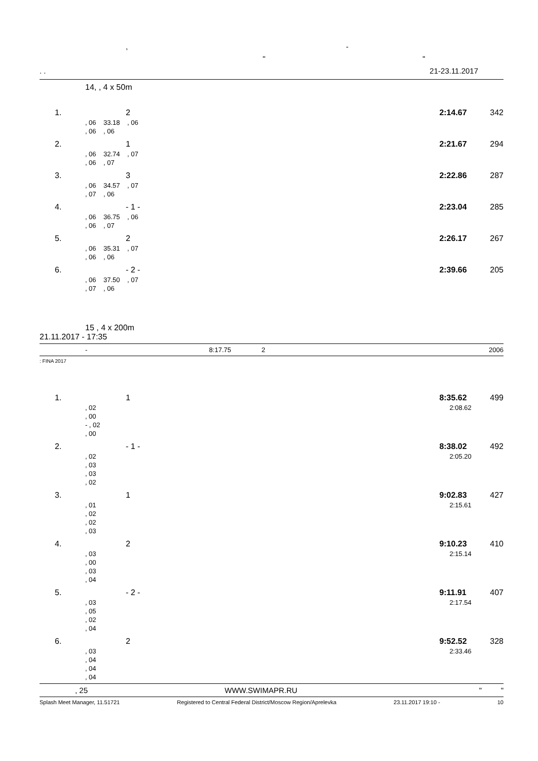, -
" "
. . 21-23.11.2017
14, , 4 x 50m
| 1. | 2 | 2:14.67 | 342 |
| | , 06 33.18 , 06 | | |
| | , 06 , 06 | | |
| 2. | 1 | 2:21.67 | 294 |
| | , 06 32.74 , 07 | | |
| | , 06 , 07 | | |
| 3. | 3 | 2:22.86 | 287 |
| | , 06 34.57 , 07 | | |
| | , 07 , 06 | | |
| 4. | - 1 - | 2:23.04 | 285 |
| | , 06 36.75 , 06 | | |
| | , 06 , 07 | | |
| 5. | 2 | 2:26.17 | 267 |
| | , 06 35.31 , 07 | | |
| | , 06 , 06 | | |
| 6. | - 2 - | 2:39.66 | 205 |
| | , 06 37.50 , 07 | | |
| | , 07 , 06 | | |
15 , 4 x 200m
21.11.2017 - 17:35
- 8:17.75 2 2006
: FINA 2017
| 1. | 1 | 8:35.62 | 499 |
| | , 02 | 2:08.62 | |
| | , 00 | | |
| | - , 02 | | |
| | , 00 | | |
| 2. | - 1 - | 8:38.02 | 492 |
| | , 02 | 2:05.20 | |
| | , 03 | | |
| | , 03 | | |
| | , 02 | | |
| 3. | 1 | 9:02.83 | 427 |
| | , 01 | 2:15.61 | |
| | , 02 | | |
| | , 02 | | |
| | , 03 | | |
| 4. | 2 | 9:10.23 | 410 |
| | , 03 | 2:15.14 | |
| | , 00 | | |
| | , 03 | | |
| | , 04 | | |
| 5. | - 2 - | 9:11.91 | 407 |
| | , 03 | 2:17.54 | |
| | , 05 | | |
| | , 02 | | |
| | , 04 | | |
| 6. | 2 | 9:52.52 | 328 |
| | , 03 | 2:33.46 | |
| | , 04 | | |
| | , 04 | | |
| | , 04 | | |
, 25 WWW.SWIMAPR.RU " "
Splash Meet Manager, 11.51721 Registered to Central Federal District/Moscow Region/Aprelevka 23.11.2017 19:10 - 10